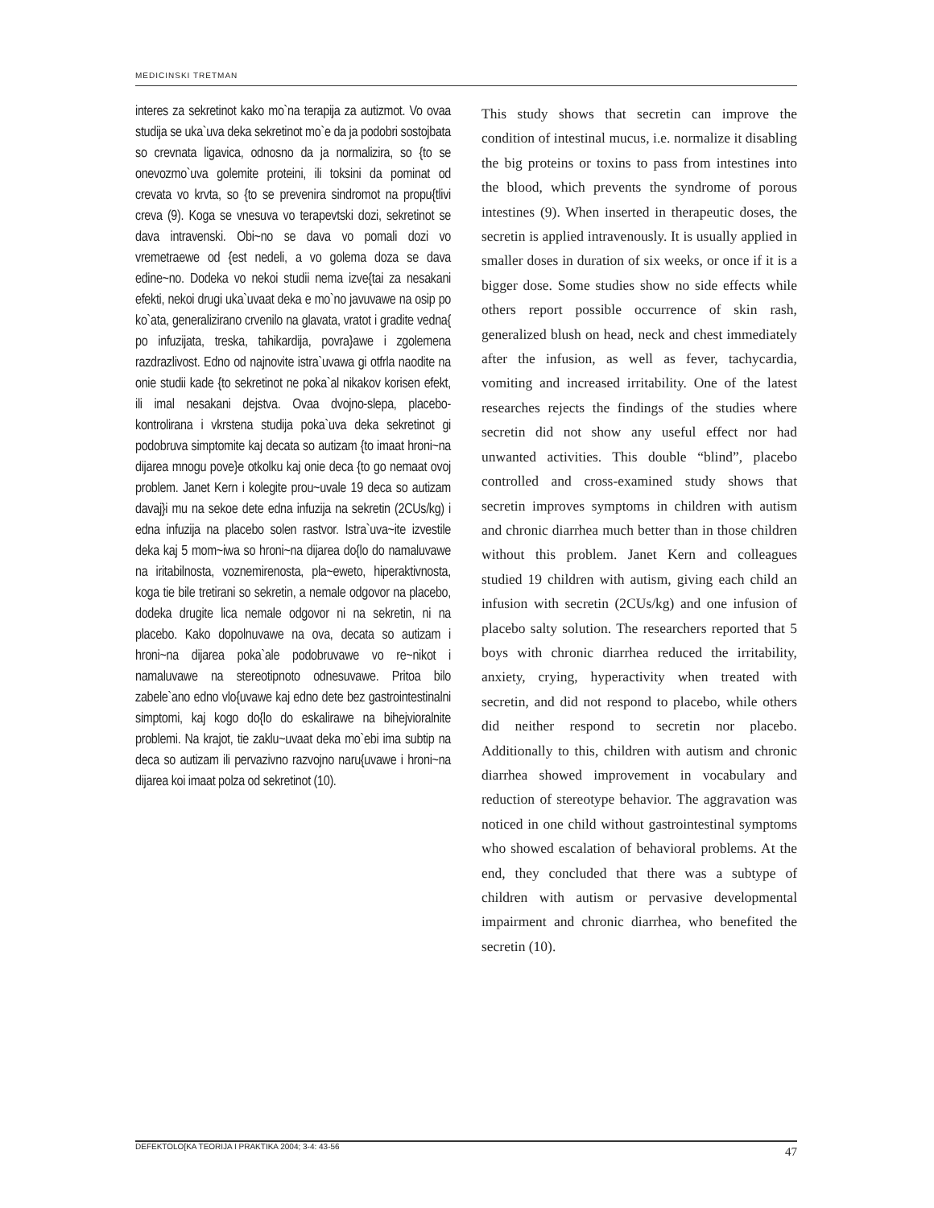MEDICINSKI TRETMAN
interes za sekretinot kako mo`na terapija za autizmot. Vo ovaa studija se uka`uva deka sekretinot mo`e da ja podobri sostojbata so crevnata ligavica, odnosno da ja normalizira, so {to se onevozmo`uva golemite proteini, ili toksini da pominat od crevata vo krvta, so {to se prevenira sindromot na propu{tlivi creva (9). Koga se vnesuva vo terapevtski dozi, sekretinot se dava intravenski. Obi~no se dava vo pomali dozi vo vremetraewe od {est nedeli, a vo golema doza se dava edine~no. Dodeka vo nekoi studii nema izve{tai za nesakani efekti, nekoi drugi uka`uvaat deka e mo`no javuvawe na osip po ko`ata, generalizirano crvenilo na glavata, vratot i gradite vedna{ po infuzijata, treska, tahikardija, povra}awe i zgolemena razdrazlivost. Edno od najnovite istra`uvawa gi otfrla naodite na onie studii kade {to sekretinot ne poka`al nikakov korisen efekt, ili imal nesakani dejstva. Ovaa dvojno-slepa, placebo-kontrolirana i vkrstena studija poka`uva deka sekretinot gi podobruva simptomite kaj decata so autizam {to imaat hroni~na dijarea mnogu pove}e otkolku kaj onie deca {to go nemaat ovoj problem. Janet Kern i kolegite prou~uvale 19 deca so autizam davaj}i mu na sekoe dete edna infuzija na sekretin (2CUs/kg) i edna infuzija na placebo solen rastvor. Istra`uva~ite izvestile deka kaj 5 mom~iwa so hroni~na dijarea do{lo do namaluvawe na iritabilnosta, voznemirenosta, pla~eweto, hiperaktivnosta, koga tie bile tretirani so sekretin, a nemale odgovor na placebo, dodeka drugite lica nemale odgovor ni na sekretin, ni na placebo. Kako dopolnuvawe na ova, decata so autizam i hroni~na dijarea poka`ale podobruvawe vo re~nikot i namaluvawe na stereotipnoto odnesuvawe. Pritoa bilo zabele`ano edno vlo{uvawe kaj edno dete bez gastrointestinalni simptomi, kaj kogo do{lo do eskalirawe na bihejvioralnite problemi. Na krajot, tie zaklu~uvaat deka mo`ebi ima subtip na deca so autizam ili pervazivno razvojno naru{uvawe i hroni~na dijarea koi imaat polza od sekretinot (10).
This study shows that secretin can improve the condition of intestinal mucus, i.e. normalize it disabling the big proteins or toxins to pass from intestines into the blood, which prevents the syndrome of porous intestines (9). When inserted in therapeutic doses, the secretin is applied intravenously. It is usually applied in smaller doses in duration of six weeks, or once if it is a bigger dose. Some studies show no side effects while others report possible occurrence of skin rash, generalized blush on head, neck and chest immediately after the infusion, as well as fever, tachycardia, vomiting and increased irritability. One of the latest researches rejects the findings of the studies where secretin did not show any useful effect nor had unwanted activities. This double “blind”, placebo controlled and cross-examined study shows that secretin improves symptoms in children with autism and chronic diarrhea much better than in those children without this problem. Janet Kern and colleagues studied 19 children with autism, giving each child an infusion with secretin (2CUs/kg) and one infusion of placebo salty solution. The researchers reported that 5 boys with chronic diarrhea reduced the irritability, anxiety, crying, hyperactivity when treated with secretin, and did not respond to placebo, while others did neither respond to secretin nor placebo. Additionally to this, children with autism and chronic diarrhea showed improvement in vocabulary and reduction of stereotype behavior. The aggravation was noticed in one child without gastrointestinal symptoms who showed escalation of behavioral problems. At the end, they concluded that there was a subtype of children with autism or pervasive developmental impairment and chronic diarrhea, who benefited the secretin (10).
DEFEKTOLO[KA TEORIJA I PRAKTIKA 2004; 3-4: 43-56 47